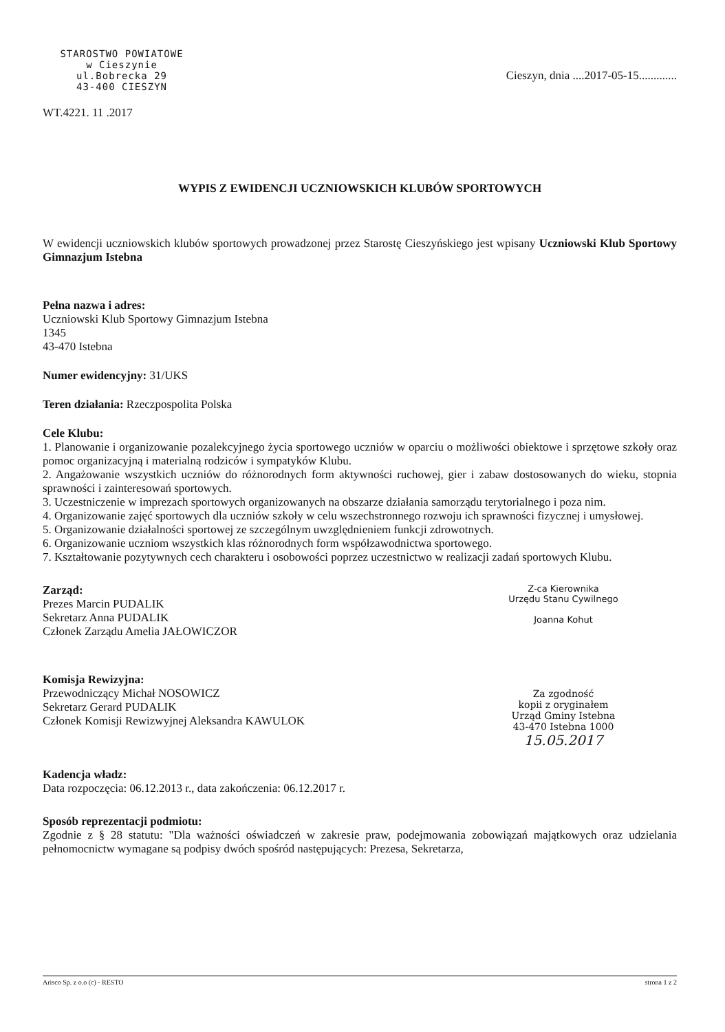STAROSTWO POWIATOWE
w Cieszynie
ul.Bobrecka 29
43-400 CIESZYN
WT.4221. 11 .2017
Cieszyn, dnia ....2017-05-15.............
WYPIS Z EWIDENCJI UCZNIOWSKICH KLUBÓW SPORTOWYCH
W ewidencji uczniowskich klubów sportowych prowadzonej przez Starostę Cieszyńskiego jest wpisany Uczniowski Klub Sportowy Gimnazjum Istebna
Pełna nazwa i adres:
Uczniowski Klub Sportowy Gimnazjum Istebna
1345
43-470 Istebna
Numer ewidencyjny: 31/UKS
Teren działania: Rzeczpospolita Polska
Cele Klubu:
1. Planowanie i organizowanie pozalekcyjnego życia sportowego uczniów w oparciu o możliwości obiektowe i sprzętowe szkoły oraz pomoc organizacyjną i materialną rodziców i sympatyków Klubu.
2. Angażowanie wszystkich uczniów do różnorodnych form aktywności ruchowej, gier i zabaw dostosowanych do wieku, stopnia sprawności i zainteresowań sportowych.
3. Uczestniczenie w imprezach sportowych organizowanych na obszarze działania samorządu terytorialnego i poza nim.
4. Organizowanie zajęć sportowych dla uczniów szkoły w celu wszechstronnego rozwoju ich sprawności fizycznej i umysłowej.
5. Organizowanie działalności sportowej ze szczególnym uwzględnieniem funkcji zdrowotnych.
6. Organizowanie uczniom wszystkich klas różnorodnych form współzawodnictwa sportowego.
7. Kształtowanie pozytywnych cech charakteru i osobowości poprzez uczestnictwo w realizacji zadań sportowych Klubu.
Zarząd:
Prezes Marcin PUDALIK
Sekretarz Anna PUDALIK
Członek Zarządu Amelia JAŁOWICZOR
Z-ca Kierownika
Urzędu Stanu Cywilnego
Joanna Kohut
Komisja Rewizyjna:
Przewodniczący Michał NOSOWICZ
Sekretarz Gerard PUDALIK
Członek Komisji Rewizwyjnej Aleksandra KAWULOK
Za zgodność
kopii z oryginałem
Urząd Gminy Istebna
43-470 Istebna 1000
15.05.2017
Kadencja władz:
Data rozpoczęcia: 06.12.2013 r., data zakończenia: 06.12.2017 r.
Sposób reprezentacji podmiotu:
Zgodnie z § 28 statutu: "Dla ważności oświadczeń w zakresie praw, podejmowania zobowiązań majątkowych oraz udzielania pełnomocnictw wymagane są podpisy dwóch spośród następujących: Prezesa, Sekretarza,
Arisco Sp. z o.o (c) - RESTO strona 1 z 2